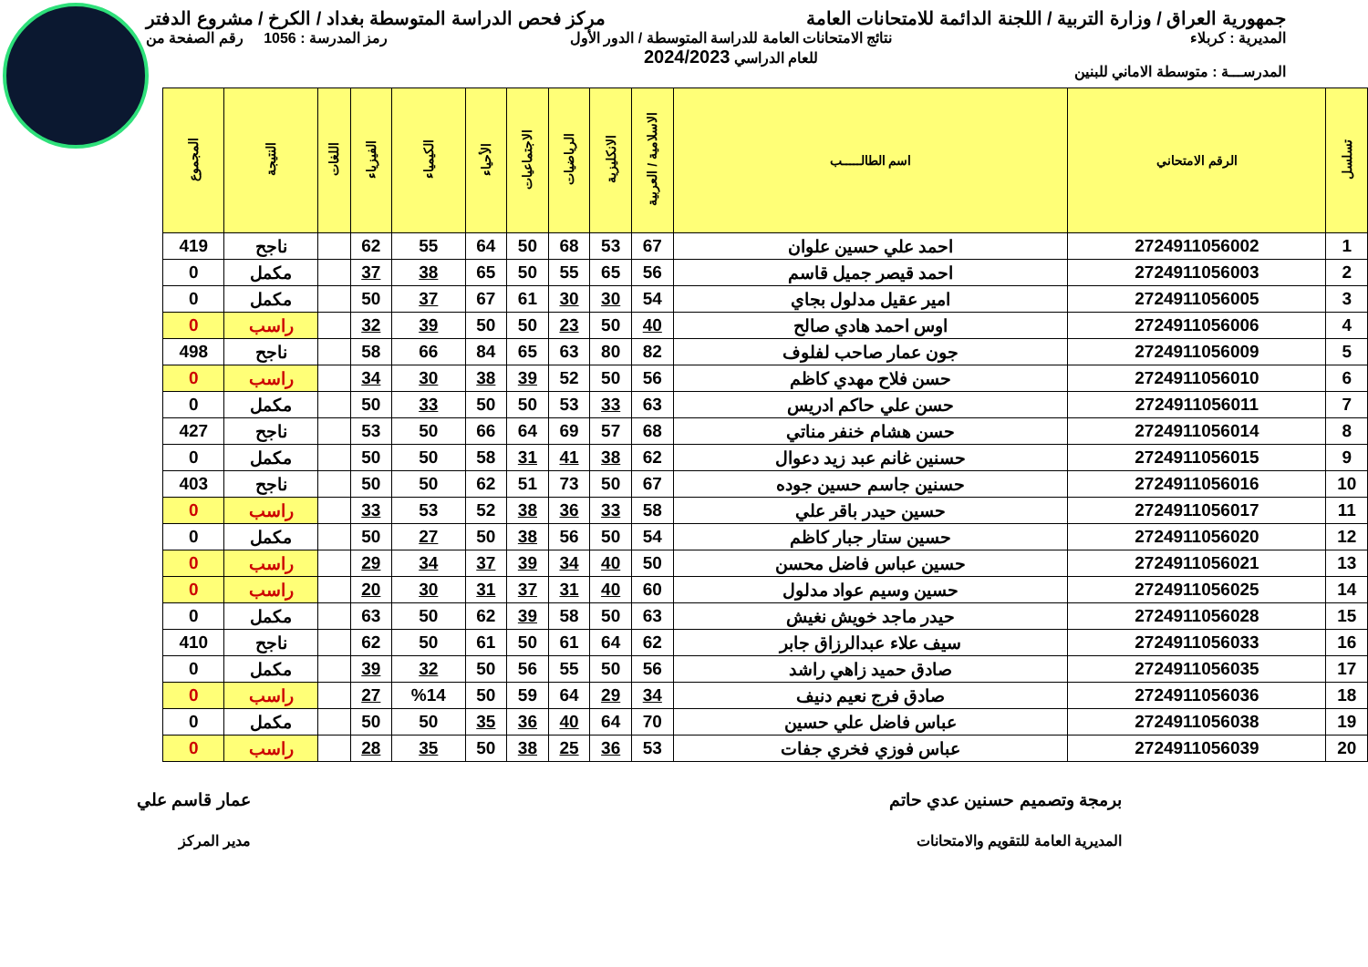جمهورية العراق / وزارة التربية / اللجنة الدائمة للامتحانات العامة
مركز فحص الدراسة المتوسطة بغداد / الكرخ / مشروع الدفتر
المديرية : كربلاء
المدرســـة : متوسطة الاماني للبنين
نتائج الامتحانات العامة للدراسة المتوسطة / الدور الأول
للعام الدراسي 2024/2023
رمز المدرسة : 1056 رقم الصفحة من
| تسلسل | الرقم الامتحاني | اسم الطالـــــب | الاسلامية / العربية | الانكليزية | الرياضيات | الاجتماعيات | الأحياء | الكيمياء | الفيزياء | اللغات | النتيجة | المجموع |
| --- | --- | --- | --- | --- | --- | --- | --- | --- | --- | --- | --- | --- |
| 1 | 2724911056002 | احمد علي حسين علوان | 67 | 53 | 68 | 50 | 64 | 55 | 62 | | ناجح | 419 |
| 2 | 2724911056003 | احمد قيصر جميل قاسم | 56 | 65 | 55 | 50 | 65 | 38 | 37 | | مكمل | 0 |
| 3 | 2724911056005 | امير عقيل مدلول بجاي | 54 | 30 | 30 | 61 | 67 | 37 | 50 | | مكمل | 0 |
| 4 | 2724911056006 | اوس احمد هادي صالح | 40 | 50 | 23 | 50 | 50 | 39 | 32 | | راسب | 0 |
| 5 | 2724911056009 | جون عمار صاحب لفلوف | 82 | 80 | 63 | 65 | 84 | 66 | 58 | | ناجح | 498 |
| 6 | 2724911056010 | حسن فلاح مهدي كاظم | 56 | 50 | 52 | 39 | 38 | 30 | 34 | | راسب | 0 |
| 7 | 2724911056011 | حسن علي حاكم ادريس | 63 | 33 | 53 | 50 | 50 | 33 | 50 | | مكمل | 0 |
| 8 | 2724911056014 | حسن هشام خنفر مناتي | 68 | 57 | 69 | 64 | 66 | 50 | 53 | | ناجح | 427 |
| 9 | 2724911056015 | حسنين غانم عبد زيد دعوال | 62 | 38 | 41 | 31 | 58 | 50 | 50 | | مكمل | 0 |
| 10 | 2724911056016 | حسنين جاسم حسين جوده | 67 | 50 | 73 | 51 | 62 | 50 | 50 | | ناجح | 403 |
| 11 | 2724911056017 | حسين حيدر باقر علي | 58 | 33 | 36 | 38 | 52 | 53 | 33 | | راسب | 0 |
| 12 | 2724911056020 | حسين ستار جبار كاظم | 54 | 50 | 56 | 38 | 50 | 27 | 50 | | مكمل | 0 |
| 13 | 2724911056021 | حسين عباس فاضل محسن | 50 | 40 | 34 | 39 | 37 | 34 | 29 | | راسب | 0 |
| 14 | 2724911056025 | حسين وسيم عواد مدلول | 60 | 40 | 31 | 37 | 31 | 30 | 20 | | راسب | 0 |
| 15 | 2724911056028 | حيدر ماجد خويش نغيش | 63 | 50 | 58 | 39 | 62 | 50 | 63 | | مكمل | 0 |
| 16 | 2724911056033 | سيف علاء عبدالرزاق جابر | 62 | 64 | 61 | 50 | 61 | 50 | 62 | | ناجح | 410 |
| 17 | 2724911056035 | صادق حميد زاهي راشد | 56 | 50 | 55 | 56 | 50 | 32 | 39 | | مكمل | 0 |
| 18 | 2724911056036 | صادق فرج نعيم دنيف | 34 | 29 | 64 | 59 | 50 | %14 | 27 | | راسب | 0 |
| 19 | 2724911056038 | عباس فاضل علي حسين | 70 | 64 | 40 | 36 | 35 | 50 | 50 | | مكمل | 0 |
| 20 | 2724911056039 | عباس فوزي فخري جفات | 53 | 36 | 25 | 38 | 50 | 35 | 28 | | راسب | 0 |
برمجة وتصميم حسنين عدي حاتم
المديرية العامة للتقويم والامتحانات
عمار قاسم علي
مدير المركز